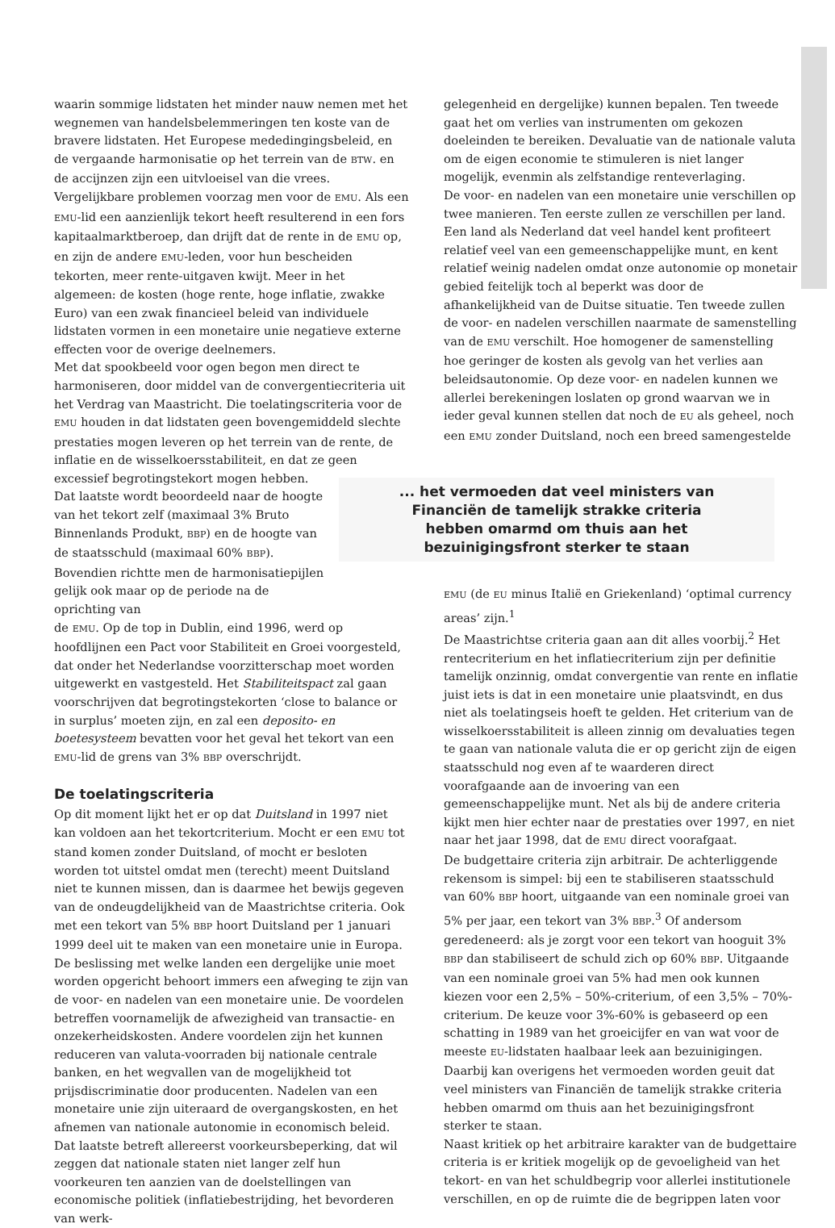waarin sommige lidstaten het minder nauw nemen met het wegnemen van handelsbelemmeringen ten koste van de bravere lidstaten. Het Europese mededingingsbeleid, en de vergaande harmonisatie op het terrein van de BTW. en de accijnzen zijn een uitvloeisel van die vrees.
Vergelijkbare problemen voorzag men voor de EMU. Als een EMU-lid een aanzienlijk tekort heeft resulterend in een fors kapitaalmarktberoep, dan drijft dat de rente in de EMU op, en zijn de andere EMU-leden, voor hun bescheiden tekorten, meer rente-uitgaven kwijt. Meer in het algemeen: de kosten (hoge rente, hoge inflatie, zwakke Euro) van een zwak financieel beleid van individuele lidstaten vormen in een monetaire unie negatieve externe effecten voor de overige deelnemers.
Met dat spookbeeld voor ogen begon men direct te harmoniseren, door middel van de convergentiecriteria uit het Verdrag van Maastricht. Die toelatingscriteria voor de EMU houden in dat lidstaten geen bovengemiddeld slechte prestaties mogen leveren op het terrein van de rente, de inflatie en de wisselkoersstabiliteit, en dat ze geen excessief begrotingstekort mogen hebben.
Dat laatste wordt beoordeeld naar de hoogte van het tekort zelf (maximaal 3% Bruto Binnenlands Produkt, BBP) en de hoogte van de staatsschuld (maximaal 60% BBP). Bovendien richtte men de harmonisatiepijlen gelijk ook maar op de periode na de oprichting van
de EMU. Op de top in Dublin, eind 1996, werd op hoofdlijnen een Pact voor Stabiliteit en Groei voorgesteld, dat onder het Nederlandse voorzitterschap moet worden uitgewerkt en vastgesteld. Het Stabiliteitspact zal gaan voorschrijven dat begrotingstekorten ‘close to balance or in surplus’ moeten zijn, en zal een deposito- en boetesysteem bevatten voor het geval het tekort van een EMU-lid de grens van 3% BBP overschrijdt.
De toelatingscriteria
Op dit moment lijkt het er op dat Duitsland in 1997 niet kan voldoen aan het tekortcriterium. Mocht er een EMU tot stand komen zonder Duitsland, of mocht er besloten worden tot uitstel omdat men (terecht) meent Duitsland niet te kunnen missen, dan is daarmee het bewijs gegeven van de ondeugdelijkheid van de Maastrichtse criteria. Ook met een tekort van 5% BBP hoort Duitsland per 1 januari 1999 deel uit te maken van een monetaire unie in Europa. De beslissing met welke landen een dergelijke unie moet worden opgericht behoort immers een afweging te zijn van de voor- en nadelen van een monetaire unie. De voordelen betreffen voornamelijk de afwezigheid van transactie- en onzekerheidskosten. Andere voordelen zijn het kunnen reduceren van valuta-voorraden bij nationale centrale banken, en het wegvallen van de mogelijkheid tot prijsdiscriminatie door producenten. Nadelen van een monetaire unie zijn uiteraard de overgangskosten, en het afnemen van nationale autonomie in economisch beleid. Dat laatste betreft allereerst voorkeursbeperking, dat wil zeggen dat nationale staten niet langer zelf hun voorkeuren ten aanzien van de doelstellingen van economische politiek (inflatiebestrijding, het bevorderen van werk-
gelegenheid en dergelijke) kunnen bepalen. Ten tweede gaat het om verlies van instrumenten om gekozen doeleinden te bereiken. Devaluatie van de nationale valuta om de eigen economie te stimuleren is niet langer mogelijk, evenmin als zelfstandige renteverlaging.
De voor- en nadelen van een monetaire unie verschillen op twee manieren. Ten eerste zullen ze verschillen per land. Een land als Nederland dat veel handel kent profiteert relatief veel van een gemeenschappelijke munt, en kent relatief weinig nadelen omdat onze autonomie op monetair gebied feitelijk toch al beperkt was door de afhankelijkheid van de Duitse situatie. Ten tweede zullen de voor- en nadelen verschillen naarmate de samenstelling van de EMU verschilt. Hoe homogener de samenstelling hoe geringer de kosten als gevolg van het verlies aan beleidsautonomie. Op deze voor- en nadelen kunnen we allerlei berekeningen loslaten op grond waarvan we in ieder geval kunnen stellen dat noch de EU als geheel, noch een EMU zonder Duitsland, noch een breed samengestelde
... het vermoeden dat veel ministers van
Financiën de tamelijk strakke criteria
hebben omarmd om thuis aan het
bezuinigingsfront sterker te staan
EMU (de EU minus Italië en Griekenland) ‘optimal currency areas’ zijn.<sup>1</sup>
De Maastrichtse criteria gaan aan dit alles voorbij.<sup>2</sup> Het rentecriterium en het inflatiecriterium zijn per definitie tamelijk onzinnig, omdat convergentie van rente en inflatie juist iets is dat in een monetaire unie plaatsvindt, en dus niet als toelatingseis hoeft te gelden. Het criterium van de wisselkoersstabiliteit is alleen zinnig om devaluaties tegen te gaan van nationale valuta die er op gericht zijn de eigen staatsschuld nog even af te waarderen direct voorafgaande aan de invoering van een gemeenschappelijke munt. Net als bij de andere criteria kijkt men hier echter naar de prestaties over 1997, en niet naar het jaar 1998, dat de EMU direct voorafgaat.
De budgettaire criteria zijn arbitrair. De achterliggende rekensom is simpel: bij een te stabiliseren staatsschuld van 60% BBP hoort, uitgaande van een nominale groei van 5% per jaar, een tekort van 3% BBP.<sup>3</sup> Of andersom geredeneerd: als je zorgt voor een tekort van hooguit 3% BBP dan stabiliseert de schuld zich op 60% BBP. Uitgaande van een nominale groei van 5% had men ook kunnen kiezen voor een 2,5% – 50%-criterium, of een 3,5% – 70%-criterium. De keuze voor 3%-60% is gebaseerd op een schatting in 1989 van het groeicijfer en van wat voor de meeste EU-lidstaten haalbaar leek aan bezuinigingen. Daarbij kan overigens het vermoeden worden geuit dat veel ministers van Financiën de tamelijk strakke criteria hebben omarmd om thuis aan het bezuinigingsfront sterker te staan.
Naast kritiek op het arbitraire karakter van de budgettaire criteria is er kritiek mogelijk op de gevoeligheid van het tekort- en van het schuldbegrip voor allerlei institutionele verschillen, en op de ruimte die de begrippen laten voor